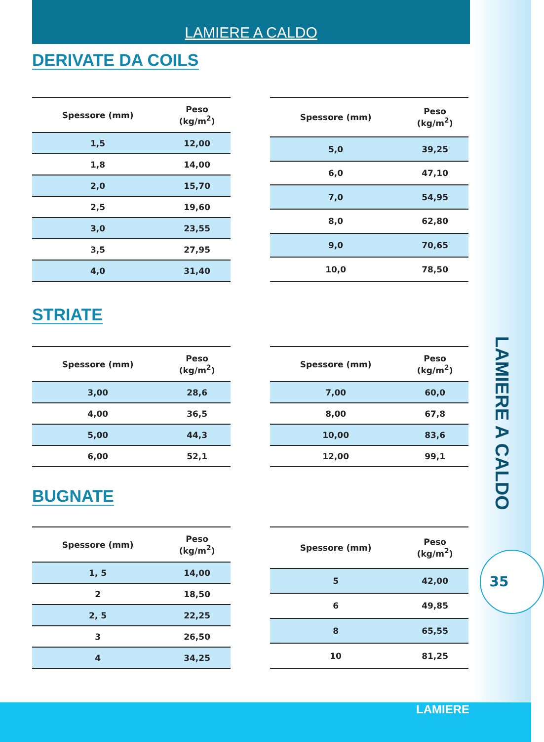LAMIERE A CALDO
DERIVATE DA COILS
| Spessore (mm) | Peso (kg/m<sup>2</sup>) |
| --- | --- |
| 1,5 | 12,00 |
| 1,8 | 14,00 |
| 2,0 | 15,70 |
| 2,5 | 19,60 |
| 3,0 | 23,55 |
| 3,5 | 27,95 |
| 4,0 | 31,40 |
| Spessore (mm) | Peso (kg/m<sup>2</sup>) |
| --- | --- |
| 5,0 | 39,25 |
| 6,0 | 47,10 |
| 7,0 | 54,95 |
| 8,0 | 62,80 |
| 9,0 | 70,65 |
| 10,0 | 78,50 |
STRIATE
| Spessore (mm) | Peso (kg/m<sup>2</sup>) |
| --- | --- |
| 3,00 | 28,6 |
| 4,00 | 36,5 |
| 5,00 | 44,3 |
| 6,00 | 52,1 |
| Spessore (mm) | Peso (kg/m<sup>2</sup>) |
| --- | --- |
| 7,00 | 60,0 |
| 8,00 | 67,8 |
| 10,00 | 83,6 |
| 12,00 | 99,1 |
BUGNATE
| Spessore (mm) | Peso (kg/m<sup>2</sup>) |
| --- | --- |
| 1, 5 | 14,00 |
| 2 | 18,50 |
| 2, 5 | 22,25 |
| 3 | 26,50 |
| 4 | 34,25 |
| Spessore (mm) | Peso (kg/m<sup>2</sup>) |
| --- | --- |
| 5 | 42,00 |
| 6 | 49,85 |
| 8 | 65,55 |
| 10 | 81,25 |
LAMIERE A CALDO
35
LAMIERE